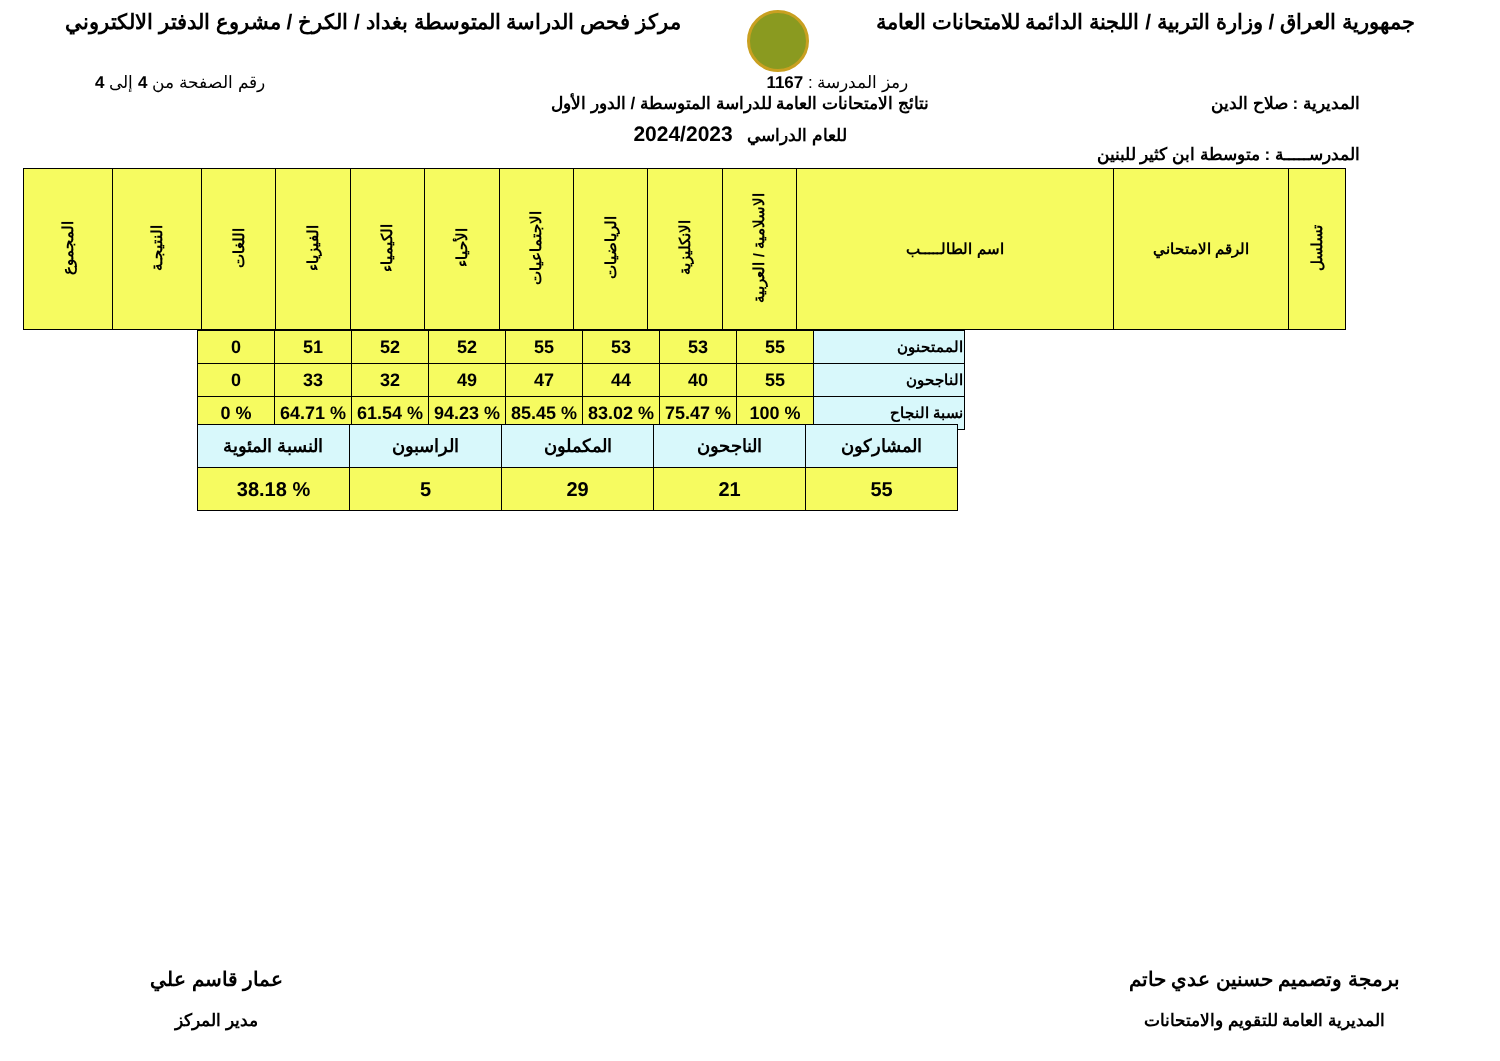جمهورية العراق / وزارة التربية / اللجنة الدائمة للامتحانات العامة
مركز فحص الدراسة المتوسطة بغداد / الكرخ / مشروع الدفتر الالكتروني
رمز المدرسة : 1167 رقم الصفحة من 4 إلى 4
المديرية : صلاح الدين
المدرســـــة : متوسطة ابن كثير للبنين
نتائج الامتحانات العامة للدراسة المتوسطة / الدور الأول
للعام الدراسي 2024/2023
| تسلسل | الرقم الامتحاني | اسم الطالـــــب | الاسلامية / العربية | الانكليزية | الرياضيات | الاجتماعيات | الأحياء | الكيمياء | الفيزياء | اللغات | النتيجـة | المجموع |
| --- | --- | --- | --- | --- | --- | --- | --- | --- | --- | --- | --- | --- |
| الممتحنون | 55 | 53 | 53 | 55 | 52 | 52 | 51 | 0 |
| الناجحون | 55 | 40 | 44 | 47 | 49 | 32 | 33 | 0 |
| نسبة النجاح | % 100 | % 75.47 | % 83.02 | % 85.45 | % 94.23 | % 61.54 | % 64.71 | % 0 |
| المشاركون | الناجحون | المكملون | الراسبون | النسبة المئوية |
| 55 | 21 | 29 | 5 | % 38.18 |
برمجة وتصميم حسنين عدي حاتم
المديرية العامة للتقويم والامتحانات
عمار قاسم علي
مدير المركز